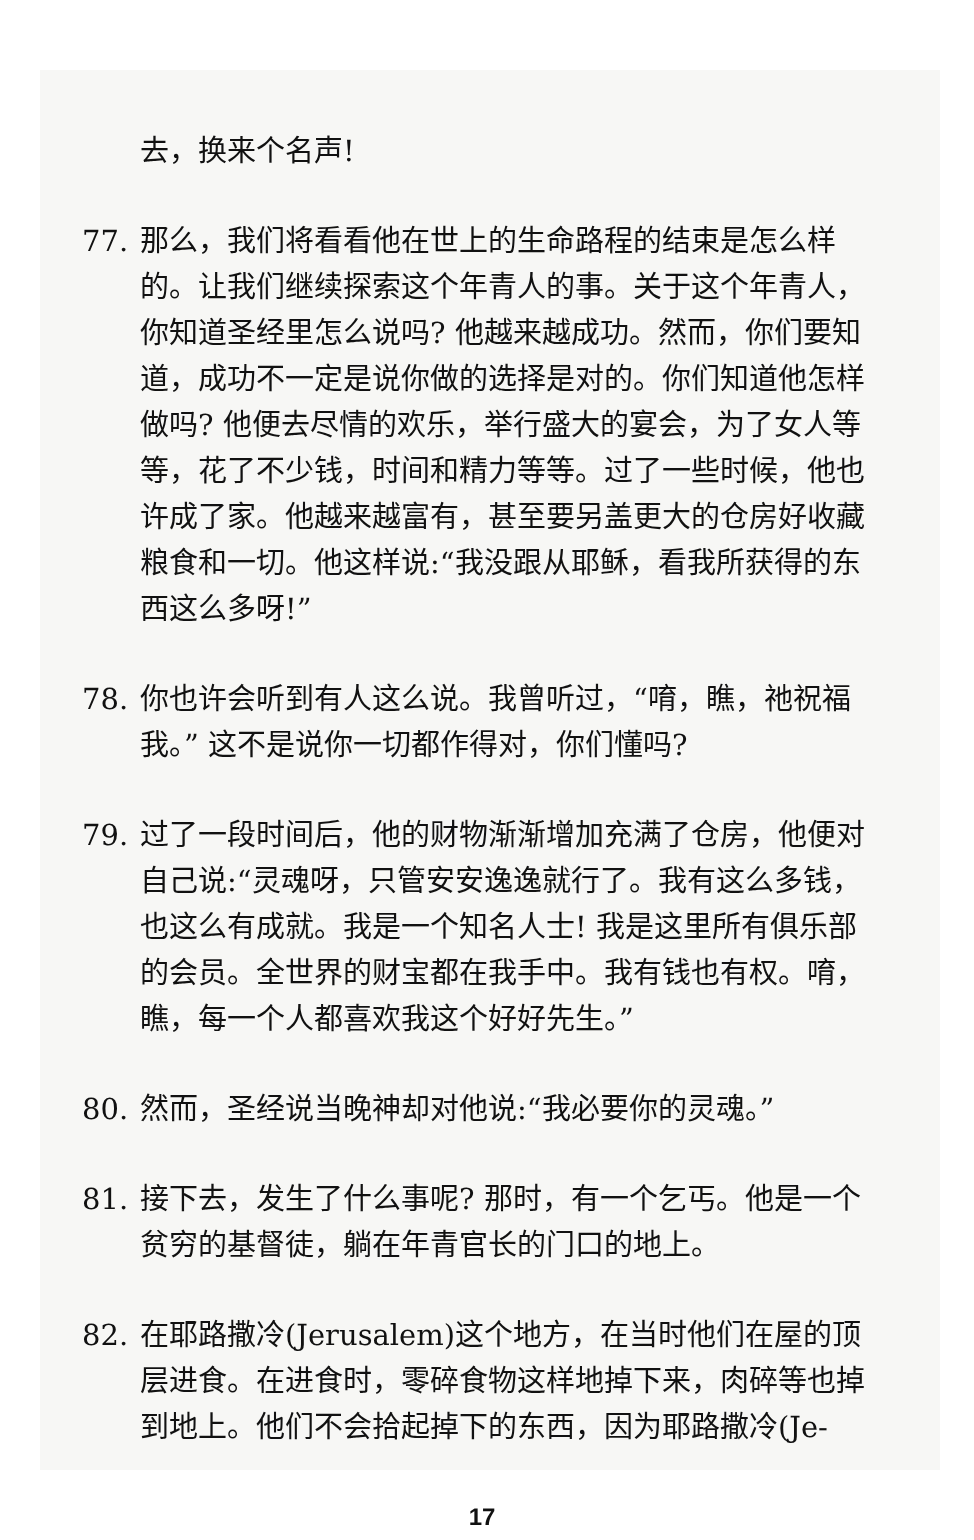去，换来个名声!
77. 那么，我们将看看他在世上的生命路程的结束是怎么样的。让我们继续探索这个年青人的事。关于这个年青人，你知道圣经里怎么说吗? 他越来越成功。然而，你们要知道，成功不一定是说你做的选择是对的。你们知道他怎样做吗? 他便去尽情的欢乐，举行盛大的宴会，为了女人等等，花了不少钱，时间和精力等等。过了一些时候，他也许成了家。他越来越富有，甚至要另盖更大的仓房好收藏粮食和一切。他这样说:“我没跟从耶稣，看我所获得的东西这么多呀!”
78. 你也许会听到有人这么说。我曾听过，“唷，瞧，祂祝福我。” 这不是说你一切都作得对，你们懂吗?
79. 过了一段时间后，他的财物渐渐增加充满了仓房，他便对自己说:“灵魂呀，只管安安逸逸就行了。我有这么多钱，也这么有成就。我是一个知名人士! 我是这里所有俱乐部的会员。全世界的财宝都在我手中。我有钱也有权。唷，瞧，每一个人都喜欢我这个好好先生。”
80. 然而，圣经说当晚神却对他说:“我必要你的灵魂。”
81. 接下去，发生了什么事呢? 那时，有一个乞丐。他是一个贫穷的基督徒，躺在年青官长的门口的地上。
82. 在耶路撒冷(Jerusalem)这个地方，在当时他们在屋的顶层进食。在进食时，零碎食物这样地掉下来，肉碎等也掉到地上。他们不会拾起掉下的东西，因为耶路撒冷(Je-
17